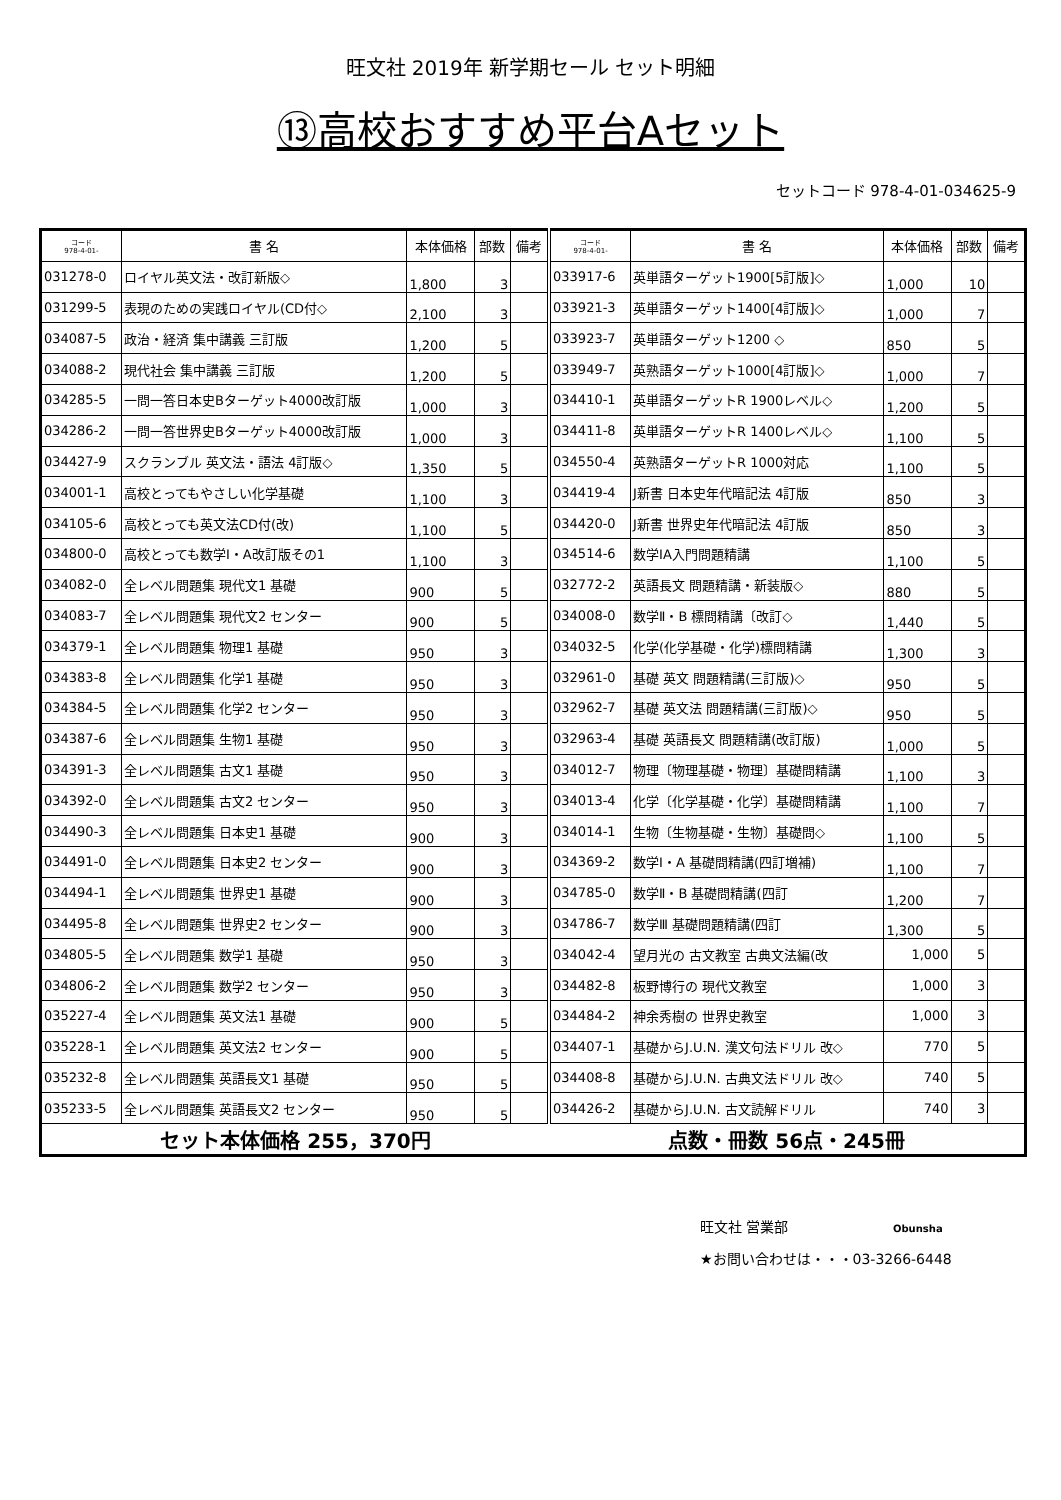旺文社 2019年 新学期セール セット明細
⑬高校おすすめ平台Aセット
セットコード 978-4-01-034625-9
| コード 978-4-01- | 書 名 | 本体価格 | 部数 | 備考 | コード 978-4-01- | 書 名 | 本体価格 | 部数 | 備考 |
| --- | --- | --- | --- | --- | --- | --- | --- | --- | --- |
| 031278-0 | ロイヤル英文法・改訂新版◇ | 1,800 | 3 | | 033917-6 | 英単語ターゲット1900[5訂版]◇ | 1,000 | 10 | |
| 031299-5 | 表現のための実践ロイヤル(CD付◇ | 2,100 | 3 | | 033921-3 | 英単語ターゲット1400[4訂版]◇ | 1,000 | 7 | |
| 034087-5 | 政治・経済 集中講義 三訂版 | 1,200 | 5 | | 033923-7 | 英単語ターゲット1200 ◇ | 850 | 5 | |
| 034088-2 | 現代社会 集中講義 三訂版 | 1,200 | 5 | | 033949-7 | 英熟語ターゲット1000[4訂版]◇ | 1,000 | 7 | |
| 034285-5 | 一問一答日本史Bターゲット4000改訂版 | 1,000 | 3 | | 034410-1 | 英単語ターゲットR 1900レベル◇ | 1,200 | 5 | |
| 034286-2 | 一問一答世界史Bターゲット4000改訂版 | 1,000 | 3 | | 034411-8 | 英単語ターゲットR 1400レベル◇ | 1,100 | 5 | |
| 034427-9 | スクランブル 英文法・語法 4訂版◇ | 1,350 | 5 | | 034550-4 | 英熟語ターゲットR 1000対応 | 1,100 | 5 | |
| 034001-1 | 高校とってもやさしい化学基礎 | 1,100 | 3 | | 034419-4 | J新書 日本史年代暗記法 4訂版 | 850 | 3 | |
| 034105-6 | 高校とっても英文法CD付(改) | 1,100 | 5 | | 034420-0 | J新書 世界史年代暗記法 4訂版 | 850 | 3 | |
| 034800-0 | 高校とっても数学Ⅰ・A改訂版その1 | 1,100 | 3 | | 034514-6 | 数学ⅠA入門問題精講 | 1,100 | 5 | |
| 034082-0 | 全レベル問題集 現代文1 基礎 | 900 | 5 | | 032772-2 | 英語長文 問題精講・新装版◇ | 880 | 5 | |
| 034083-7 | 全レベル問題集 現代文2 センター | 900 | 5 | | 034008-0 | 数学Ⅱ・B 標問精講〔改訂◇ | 1,440 | 5 | |
| 034379-1 | 全レベル問題集 物理1 基礎 | 950 | 3 | | 034032-5 | 化学(化学基礎・化学)標問精講 | 1,300 | 3 | |
| 034383-8 | 全レベル問題集 化学1 基礎 | 950 | 3 | | 032961-0 | 基礎 英文 問題精講(三訂版)◇ | 950 | 5 | |
| 034384-5 | 全レベル問題集 化学2 センター | 950 | 3 | | 032962-7 | 基礎 英文法 問題精講(三訂版)◇ | 950 | 5 | |
| 034387-6 | 全レベル問題集 生物1 基礎 | 950 | 3 | | 032963-4 | 基礎 英語長文 問題精講(改訂版) | 1,000 | 5 | |
| 034391-3 | 全レベル問題集 古文1 基礎 | 950 | 3 | | 034012-7 | 物理〔物理基礎・物理〕基礎問精講 | 1,100 | 3 | |
| 034392-0 | 全レベル問題集 古文2 センター | 950 | 3 | | 034013-4 | 化学〔化学基礎・化学〕基礎問精講 | 1,100 | 7 | |
| 034490-3 | 全レベル問題集 日本史1 基礎 | 900 | 3 | | 034014-1 | 生物〔生物基礎・生物〕基礎問◇ | 1,100 | 5 | |
| 034491-0 | 全レベル問題集 日本史2 センター | 900 | 3 | | 034369-2 | 数学Ⅰ・A 基礎問精講(四訂増補) | 1,100 | 7 | |
| 034494-1 | 全レベル問題集 世界史1 基礎 | 900 | 3 | | 034785-0 | 数学Ⅱ・B 基礎問精講(四訂 | 1,200 | 7 | |
| 034495-8 | 全レベル問題集 世界史2 センター | 900 | 3 | | 034786-7 | 数学Ⅲ 基礎問題精講(四訂 | 1,300 | 5 | |
| 034805-5 | 全レベル問題集 数学1 基礎 | 950 | 3 | | 034042-4 | 望月光の 古文教室 古典文法編(改 | 1,000 | 5 | |
| 034806-2 | 全レベル問題集 数学2 センター | 950 | 3 | | 034482-8 | 板野博行の 現代文教室 | 1,000 | 3 | |
| 035227-4 | 全レベル問題集 英文法1 基礎 | 900 | 5 | | 034484-2 | 神余秀樹の 世界史教室 | 1,000 | 3 | |
| 035228-1 | 全レベル問題集 英文法2 センター | 900 | 5 | | 034407-1 | 基礎からJ.U.N. 漢文句法ドリル 改◇ | 770 | 5 | |
| 035232-8 | 全レベル問題集 英語長文1 基礎 | 950 | 5 | | 034408-8 | 基礎からJ.U.N. 古典文法ドリル 改◇ | 740 | 5 | |
| 035233-5 | 全レベル問題集 英語長文2 センター | 950 | 5 | | 034426-2 | 基礎からJ.U.N. 古文読解ドリル | 740 | 3 | |
| セット本体価格 255，370円 | | | | | 点数・冊数 56点・245冊 | | | | |
旺文社 営業部 Obunsha
★お問い合わせは・・・03-3266-6448